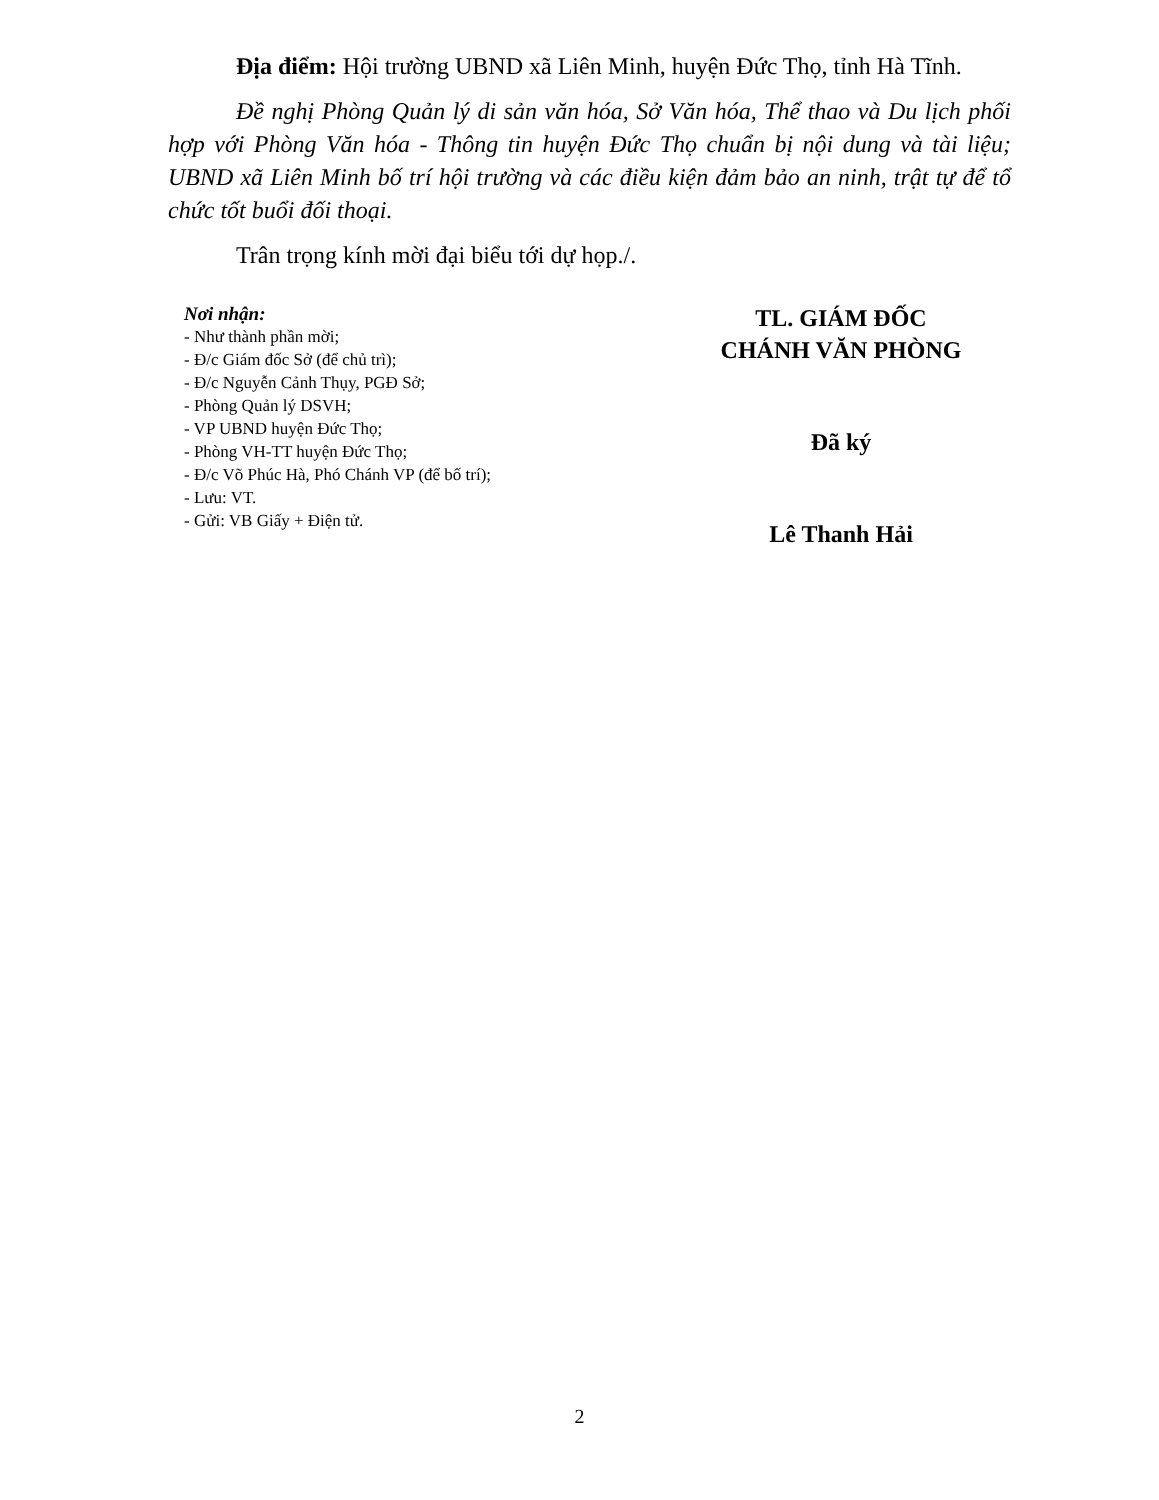Địa điểm: Hội trường UBND xã Liên Minh, huyện Đức Thọ, tỉnh Hà Tĩnh.
Đề nghị Phòng Quản lý di sản văn hóa, Sở Văn hóa, Thể thao và Du lịch phối hợp với Phòng Văn hóa - Thông tin huyện Đức Thọ chuẩn bị nội dung và tài liệu; UBND xã Liên Minh bố trí hội trường và các điều kiện đảm bảo an ninh, trật tự để tổ chức tốt buổi đối thoại.
Trân trọng kính mời đại biểu tới dự họp./.
Nơi nhận:
- Như thành phần mời;
- Đ/c Giám đốc Sở (để chủ trì);
- Đ/c Nguyễn Cảnh Thụy, PGĐ Sở;
- Phòng Quản lý DSVH;
- VP UBND huyện Đức Thọ;
- Phòng VH-TT huyện Đức Thọ;
- Đ/c Võ Phúc Hà, Phó Chánh VP (để bố trí);
- Lưu: VT.
- Gửi: VB Giấy + Điện tử.
TL. GIÁM ĐỐC
CHÁNH VĂN PHÒNG
Đã ký
Lê Thanh Hải
2